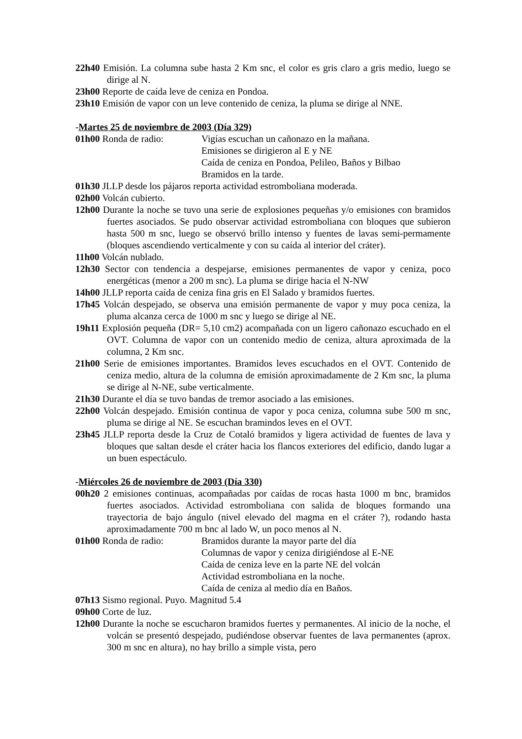22h40 Emisión. La columna sube hasta 2 Km snc, el color es gris claro a gris medio, luego se dirige al N.
23h00 Reporte de caída leve de ceniza en Pondoa.
23h10 Emisión de vapor con un leve contenido de ceniza, la pluma se dirige al NNE.
-Martes 25 de noviembre de 2003 (Día 329)
01h00 Ronda de radio: Vigías escuchan un cañonazo en la mañana.
Emisiones se dirigieron al E y NE
Caída de ceniza en Pondoa, Pelileo, Baños y Bilbao
Bramidos en la tarde.
01h30 JLLP desde los pájaros reporta actividad estromboliana moderada.
02h00 Volcán cubierto.
12h00 Durante la noche se tuvo una serie de explosiones pequeñas y/o emisiones con bramidos fuertes asociados. Se pudo observar actividad estromboliana con bloques que subieron hasta 500 m snc, luego se observó brillo intenso y fuentes de lavas semi-permamente (bloques ascendiendo verticalmente y con su caída al interior del cráter).
11h00 Volcán nublado.
12h30 Sector con tendencia a despejarse, emisiones permanentes de vapor y ceniza, poco energéticas (menor a 200 m snc). La pluma se dirige hacia el N-NW
14h00 JLLP reporta caída de ceniza fina gris en El Salado y bramidos fuertes.
17h45 Volcán despejado, se observa una emisión permanente de vapor y muy poca ceniza, la pluma alcanza cerca de 1000 m snc y luego se dirige al NE.
19h11 Explosión pequeña (DR= 5,10 cm2) acompañada con un ligero cañonazo escuchado en el OVT. Columna de vapor con un contenido medio de ceniza, altura aproximada de la columna, 2 Km snc.
21h00 Serie de emisiones importantes. Bramidos leves escuchados en el OVT. Contenido de ceniza medio, altura de la columna de emisión aproximadamente de 2 Km snc, la pluma se dirige al N-NE, sube verticalmente.
21h30 Durante el día se tuvo bandas de tremor asociado a las emisiones.
22h00 Volcán despejado. Emisión continua de vapor y poca ceniza, columna sube 500 m snc, pluma se dirige al NE. Se escuchan bramindos leves en el OVT.
23h45 JLLP reporta desde la Cruz de Cotaló bramidos y ligera actividad de fuentes de lava y bloques que saltan desde el cráter hacia los flancos exteriores del edificio, dando lugar a un buen espectáculo.
-Miércoles 26 de noviembre de 2003 (Día 330)
00h20 2 emisiones continuas, acompañadas por caídas de rocas hasta 1000 m bnc, bramidos fuertes asociados. Actividad estromboliana con salida de bloques formando una trayectoria de bajo ángulo (nivel elevado del magma en el cráter ?), rodando hasta aproximadamente 700 m bnc al lado W, un poco menos al N.
01h00 Ronda de radio: Bramidos durante la mayor parte del día
Columnas de vapor y ceniza dirigiéndose al E-NE
Caída de ceniza leve en la parte NE del volcán
Actividad estromboliana en la noche.
Caída de ceniza al medio día en Baños.
07h13 Sismo regional. Puyo. Magnitud 5.4
09h00 Corte de luz.
12h00 Durante la noche se escucharon bramidos fuertes y permanentes. Al inicio de la noche, el volcán se presentó despejado, pudiéndose observar fuentes de lava permanentes (aprox. 300 m snc en altura), no hay brillo a simple vista, pero